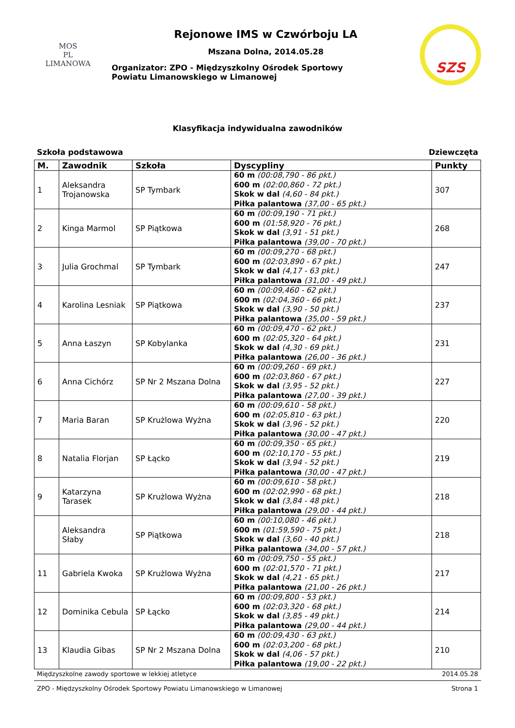MOS
PL
LIMANOWA
Rejonowe IMS w Czwórboju LA
Mszana Dolna, 2014.05.28
Organizator: ZPO - Międzyszkolny Ośrodek Sportowy
Powiatu Limanowskiego w Limanowej
SZS
Klasyfikacja indywidualna zawodników
Szkoła podstawowa Dziewczęta
| M. | Zawodnik | Szkoła | Dyscypliny | Punkty |
| --- | --- | --- | --- | --- |
| 1 | Aleksandra Trojanowska | SP Tymbark | 60 m (00:08,790 - 86 pkt.) 600 m (02:00,860 - 72 pkt.) Skok w dal (4,60 - 84 pkt.) Piłka palantowa (37,00 - 65 pkt.) | 307 |
| 2 | Kinga Marmol | SP Piątkowa | 60 m (00:09,190 - 71 pkt.) 600 m (01:58,920 - 76 pkt.) Skok w dal (3,91 - 51 pkt.) Piłka palantowa (39,00 - 70 pkt.) | 268 |
| 3 | Julia Grochmal | SP Tymbark | 60 m (00:09,270 - 68 pkt.) 600 m (02:03,890 - 67 pkt.) Skok w dal (4,17 - 63 pkt.) Piłka palantowa (31,00 - 49 pkt.) | 247 |
| 4 | Karolina Lesniak | SP Piątkowa | 60 m (00:09,460 - 62 pkt.) 600 m (02:04,360 - 66 pkt.) Skok w dal (3,90 - 50 pkt.) Piłka palantowa (35,00 - 59 pkt.) | 237 |
| 5 | Anna Łaszyn | SP Kobylanka | 60 m (00:09,470 - 62 pkt.) 600 m (02:05,320 - 64 pkt.) Skok w dal (4,30 - 69 pkt.) Piłka palantowa (26,00 - 36 pkt.) | 231 |
| 6 | Anna Cichórz | SP Nr 2 Mszana Dolna | 60 m (00:09,260 - 69 pkt.) 600 m (02:03,860 - 67 pkt.) Skok w dal (3,95 - 52 pkt.) Piłka palantowa (27,00 - 39 pkt.) | 227 |
| 7 | Maria Baran | SP Krużlowa Wyżna | 60 m (00:09,610 - 58 pkt.) 600 m (02:05,810 - 63 pkt.) Skok w dal (3,96 - 52 pkt.) Piłka palantowa (30,00 - 47 pkt.) | 220 |
| 8 | Natalia Florjan | SP Łącko | 60 m (00:09,350 - 65 pkt.) 600 m (02:10,170 - 55 pkt.) Skok w dal (3,94 - 52 pkt.) Piłka palantowa (30,00 - 47 pkt.) | 219 |
| 9 | Katarzyna Tarasek | SP Krużlowa Wyżna | 60 m (00:09,610 - 58 pkt.) 600 m (02:02,990 - 68 pkt.) Skok w dal (3,84 - 48 pkt.) Piłka palantowa (29,00 - 44 pkt.) | 218 |
| | Aleksandra Słaby | SP Piątkowa | 60 m (00:10,080 - 46 pkt.) 600 m (01:59,590 - 75 pkt.) Skok w dal (3,60 - 40 pkt.) Piłka palantowa (34,00 - 57 pkt.) | 218 |
| 11 | Gabriela Kwoka | SP Krużlowa Wyżna | 60 m (00:09,750 - 55 pkt.) 600 m (02:01,570 - 71 pkt.) Skok w dal (4,21 - 65 pkt.) Piłka palantowa (21,00 - 26 pkt.) | 217 |
| 12 | Dominika Cebula | SP Łącko | 60 m (00:09,800 - 53 pkt.) 600 m (02:03,320 - 68 pkt.) Skok w dal (3,85 - 49 pkt.) Piłka palantowa (29,00 - 44 pkt.) | 214 |
| 13 | Klaudia Gibas | SP Nr 2 Mszana Dolna | 60 m (00:09,430 - 63 pkt.) 600 m (02:03,200 - 68 pkt.) Skok w dal (4,06 - 57 pkt.) Piłka palantowa (19,00 - 22 pkt.) | 210 |
Międzyszkolne zawody sportowe w lekkiej atletyce 2014.05.28
ZPO - Międzyszkolny Ośrodek Sportowy Powiatu Limanowskiego w Limanowej Strona 1